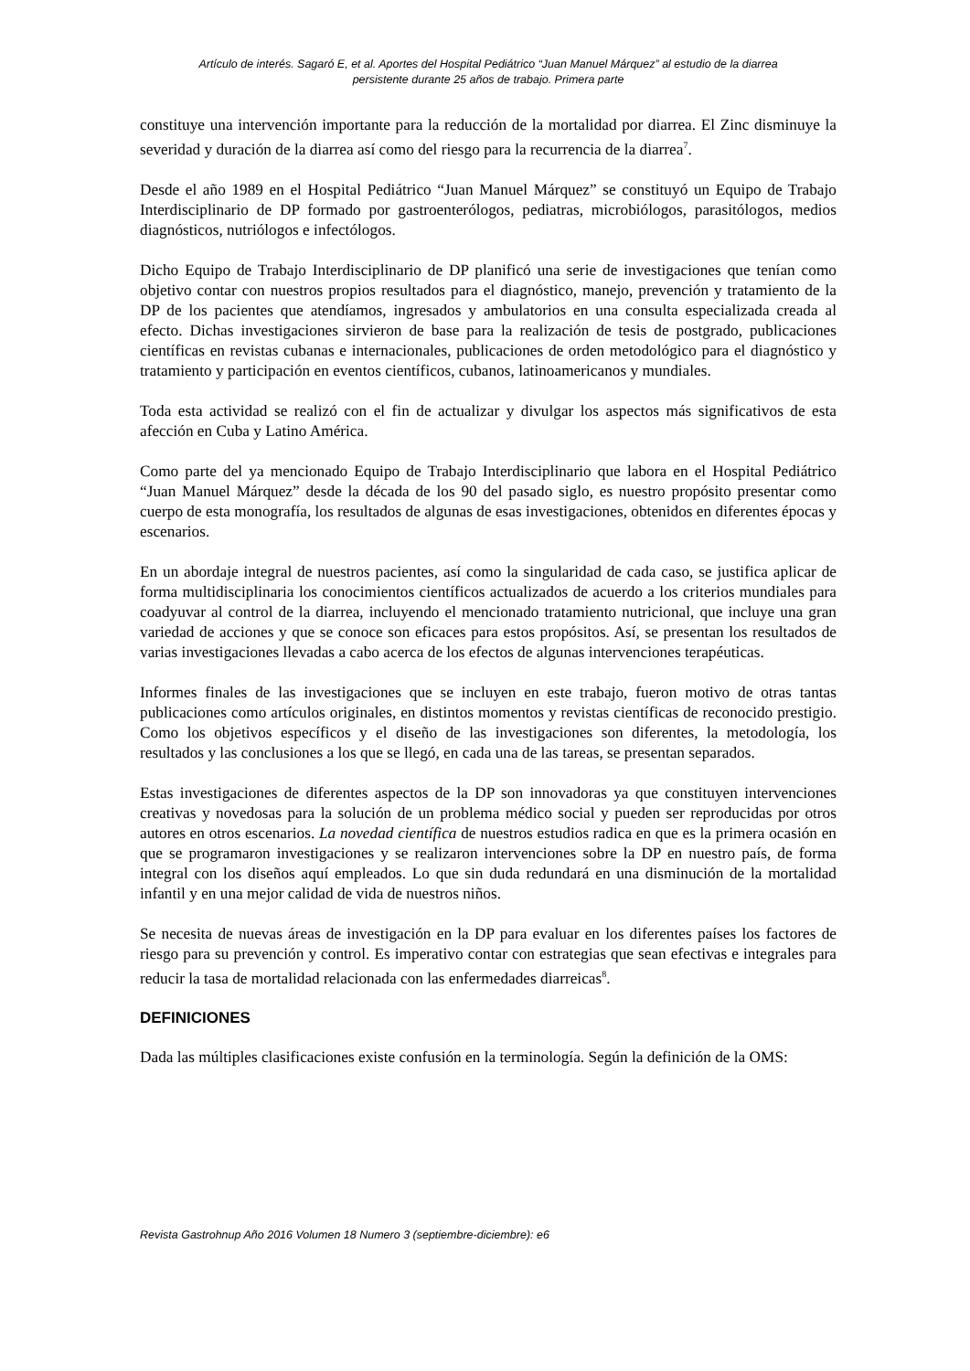Artículo de interés. Sagaró E, et al. Aportes del Hospital Pediátrico “Juan Manuel Márquez” al estudio de la diarrea
persistente durante 25 años de trabajo. Primera parte
constituye una intervención importante para la reducción de la mortalidad por diarrea. El Zinc disminuye la severidad y duración de la diarrea así como del riesgo para la recurrencia de la diarrea<sup>7</sup>.
Desde el año 1989 en el Hospital Pediátrico “Juan Manuel Márquez” se constituyó un Equipo de Trabajo Interdisciplinario de DP formado por gastroenterólogos, pediatras, microbiólogos, parasitólogos, medios diagnósticos, nutriólogos e infectólogos.
Dicho Equipo de Trabajo Interdisciplinario de DP planificó una serie de investigaciones que tenían como objetivo contar con nuestros propios resultados para el diagnóstico, manejo, prevención y tratamiento de la DP de los pacientes que atendíamos, ingresados y ambulatorios en una consulta especializada creada al efecto. Dichas investigaciones sirvieron de base para la realización de tesis de postgrado, publicaciones científicas en revistas cubanas e internacionales, publicaciones de orden metodológico para el diagnóstico y tratamiento y participación en eventos científicos, cubanos, latinoamericanos y mundiales.
Toda esta actividad se realizó con el fin de actualizar y divulgar los aspectos más significativos de esta afección en Cuba y Latino América.
Como parte del ya mencionado Equipo de Trabajo Interdisciplinario que labora en el Hospital Pediátrico “Juan Manuel Márquez” desde la década de los 90 del pasado siglo, es nuestro propósito presentar como cuerpo de esta monografía, los resultados de algunas de esas investigaciones, obtenidos en diferentes épocas y escenarios.
En un abordaje integral de nuestros pacientes, así como la singularidad de cada caso, se justifica aplicar de forma multidisciplinaria los conocimientos científicos actualizados de acuerdo a los criterios mundiales para coadyuvar al control de la diarrea, incluyendo el mencionado tratamiento nutricional, que incluye una gran variedad de acciones y que se conoce son eficaces para estos propósitos. Así, se presentan los resultados de varias investigaciones llevadas a cabo acerca de los efectos de algunas intervenciones terapéuticas.
Informes finales de las investigaciones que se incluyen en este trabajo, fueron motivo de otras tantas publicaciones como artículos originales, en distintos momentos y revistas científicas de reconocido prestigio. Como los objetivos específicos y el diseño de las investigaciones son diferentes, la metodología, los resultados y las conclusiones a los que se llegó, en cada una de las tareas, se presentan separados.
Estas investigaciones de diferentes aspectos de la DP son innovadoras ya que constituyen intervenciones creativas y novedosas para la solución de un problema médico social y pueden ser reproducidas por otros autores en otros escenarios. La novedad científica de nuestros estudios radica en que es la primera ocasión en que se programaron investigaciones y se realizaron intervenciones sobre la DP en nuestro país, de forma integral con los diseños aquí empleados. Lo que sin duda redundará en una disminución de la mortalidad infantil y en una mejor calidad de vida de nuestros niños.
Se necesita de nuevas áreas de investigación en la DP para evaluar en los diferentes países los factores de riesgo para su prevención y control. Es imperativo contar con estrategias que sean efectivas e integrales para reducir la tasa de mortalidad relacionada con las enfermedades diarreicas<sup>8</sup>.
DEFINICIONES
Dada las múltiples clasificaciones existe confusión en la terminología. Según la definición de la OMS:
Revista Gastrohnup Año 2016 Volumen 18 Numero 3 (septiembre-diciembre): e6